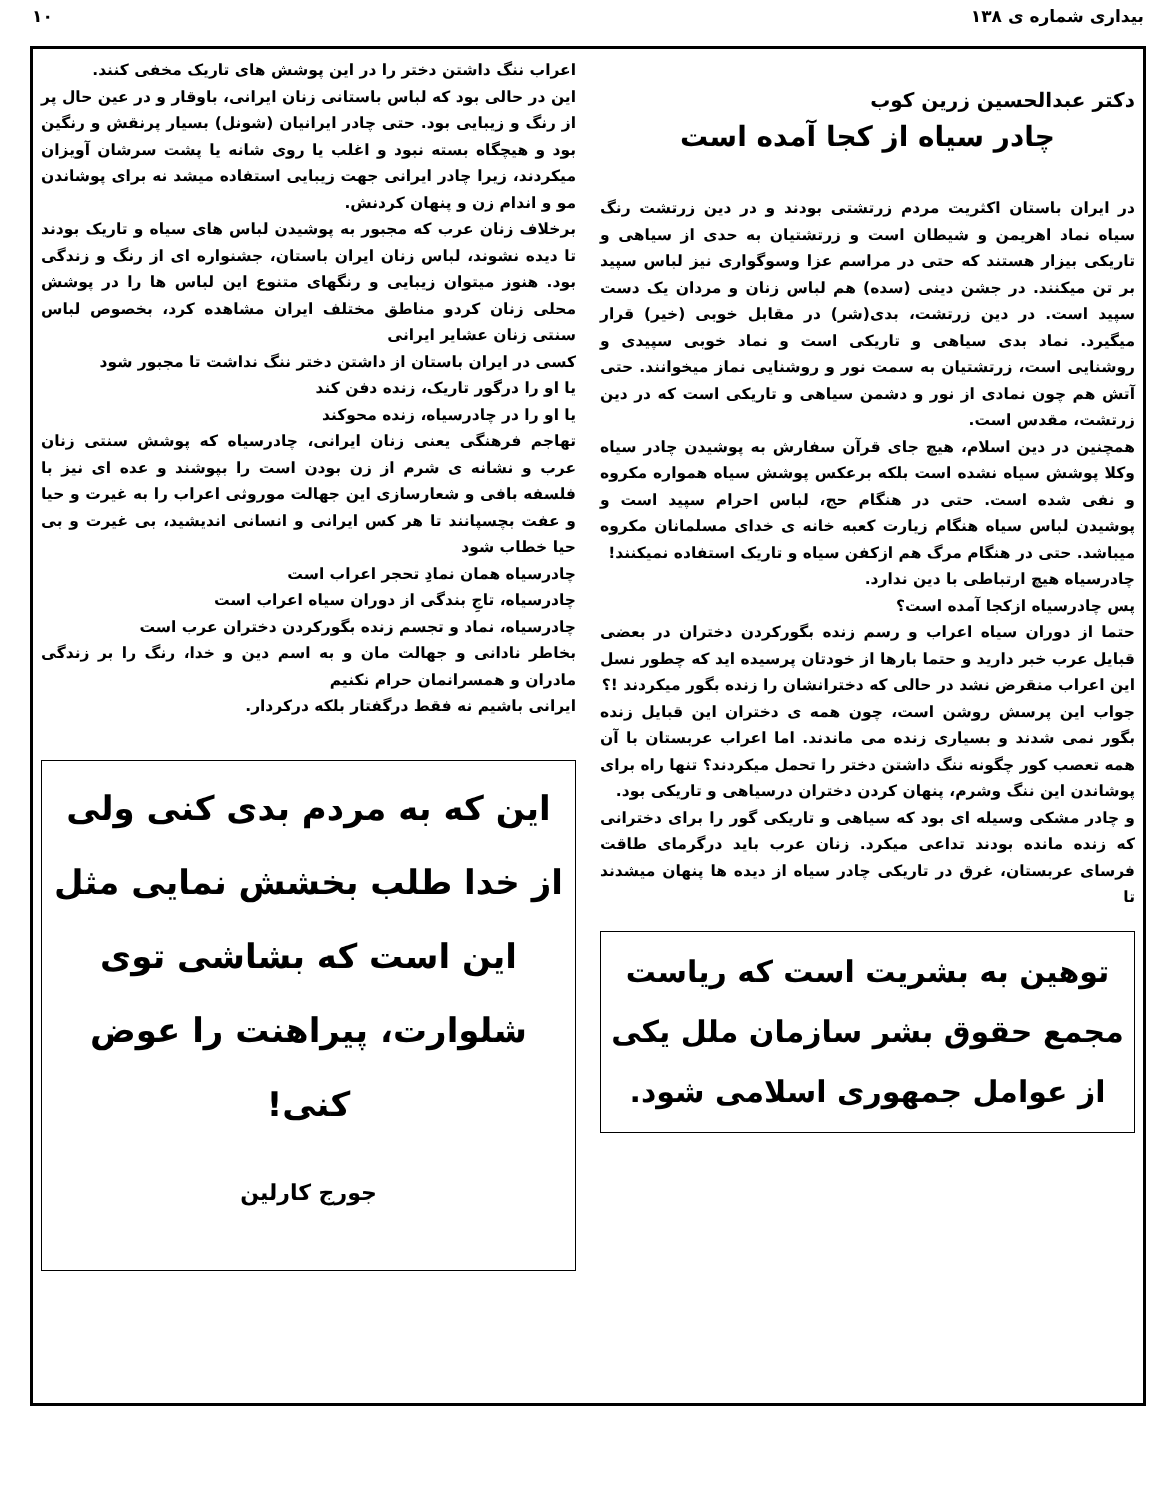بیداری شماره ی ۱۳۸ ۱۰
دکتر عبدالحسین زرین کوب
چادر سیاه از کجا آمده است
در ایران باستان اکثریت مردم زرتشتی بودند و در دین زرتشت رنگ سیاه نماد اهریمن و شیطان است و زرتشتیان به حدی از سیاهی و تاریکی بیزار هستند که حتی در مراسم عزا وسوگواری نیز لباس سپید بر تن میکنند. در جشن دینی (سده) هم لباس زنان و مردان یک دست سپید است. در دین زرتشت، بدی(شر) در مقابل خوبی (خیر) قرار میگیرد. نماد بدی سیاهی و تاریکی است و نماد خوبی سپیدی و روشنایی است، زرتشتیان به سمت نور و روشنایی نماز میخوانند. حتی آتش هم چون نمادی از نور و دشمن سیاهی و تاریکی است که در دین زرتشت، مقدس است.
همچنین در دین اسلام، هیچ جای قرآن سفارش به پوشیدن چادر سیاه وکلا پوشش سیاه نشده است بلکه برعکس پوشش سیاه همواره مکروه و نفی شده است. حتی در هنگام حج، لباس احرام سپید است و پوشیدن لباس سیاه هنگام زیارت کعبه خانه ی خدای مسلمانان مکروه میباشد. حتی در هنگام مرگ هم ازکفن سیاه و تاریک استفاده نمیکنند!
چادرسیاه هیچ ارتباطی با دین ندارد.
پس چادرسیاه ازکجا آمده است؟
حتما از دوران سیاه اعراب و رسم زنده بگورکردن دختران در بعضی قبایل عرب خبر دارید و حتما بارها از خودتان پرسیده اید که چطور نسل این اعراب منقرض نشد در حالی که دخترانشان را زنده بگور میکردند !؟
جواب این پرسش روشن است، چون همه ی دختران این قبایل زنده بگور نمی شدند و بسیاری زنده می ماندند. اما اعراب عربستان با آن همه تعصب کور چگونه ننگ داشتن دختر را تحمل میکردند؟ تنها راه برای پوشاندن این ننگ وشرم، پنهان کردن دختران درسیاهی و تاریکی بود.
و چادر مشکی وسیله ای بود که سیاهی و تاریکی گور را برای دخترانی که زنده مانده بودند تداعی میکرد. زنان عرب باید درگرمای طاقت فرسای عربستان، غرق در تاریکی چادر سیاه از دیده ها پنهان میشدند تا
توهین به بشریت است که ریاست مجمع حقوق بشر سازمان ملل یکی از عوامل جمهوری اسلامی شود.
اعراب ننگ داشتن دختر را در این پوشش های تاریک مخفی کنند.
این در حالی بود که لباس باستانی زنان ایرانی، باوقار و در عین حال پر از رنگ و زیبایی بود. حتی چادر ایرانیان (شونل) بسیار پرنقش و رنگین بود و هیچگاه بسته نبود و اغلب یا روی شانه یا پشت سرشان آویزان میکردند، زیرا چادر ایرانی جهت زیبایی استفاده میشد نه برای پوشاندن مو و اندام زن و پنهان کردنش.
برخلاف زنان عرب که مجبور به پوشیدن لباس های سیاه و تاریک بودند تا دیده نشوند، لباس زنان ایران باستان، جشنواره ای از رنگ و زندگی بود. هنوز میتوان زیبایی و رنگهای متنوع این لباس ها را در پوشش محلی زنان کردو مناطق مختلف ایران مشاهده کرد، بخصوص لباس سنتی زنان عشایر ایرانی
کسی در ایران باستان از داشتن دختر ننگ نداشت تا مجبور شود
یا او را درگور تاریک، زنده دفن کند
یا او را در چادرسیاه، زنده محوکند
تهاجم فرهنگی یعنی زنان ایرانی، چادرسیاه که پوشش سنتی زنان عرب و نشانه ی شرم از زن بودن است را بپوشند و عده ای نیز با فلسفه بافی و شعارسازی این جهالت موروثی اعراب را به غیرت و حیا و عفت بچسپانند تا هر کس ایرانی و انسانی اندیشید، بی غیرت و بی حیا خطاب شود
چادرسیاه همان نمادِ تحجر اعراب است
چادرسیاه، تاجِ بندگی از دوران سیاه اعراب است
چادرسیاه، نماد و تجسم زنده بگورکردن دختران عرب است
بخاطر نادانی و جهالت مان و به اسم دین و خدا، رنگ را بر زندگی مادران و همسرانمان حرام نکنیم
ایرانی باشیم نه فقط درگفتار بلکه درکردار.
این که به مردم بدی کنی ولی از خدا طلب بخشش نمایی مثل این است که بشاشی توی شلوارت، پیراهنت را عوض کنی!
جورج کارلین